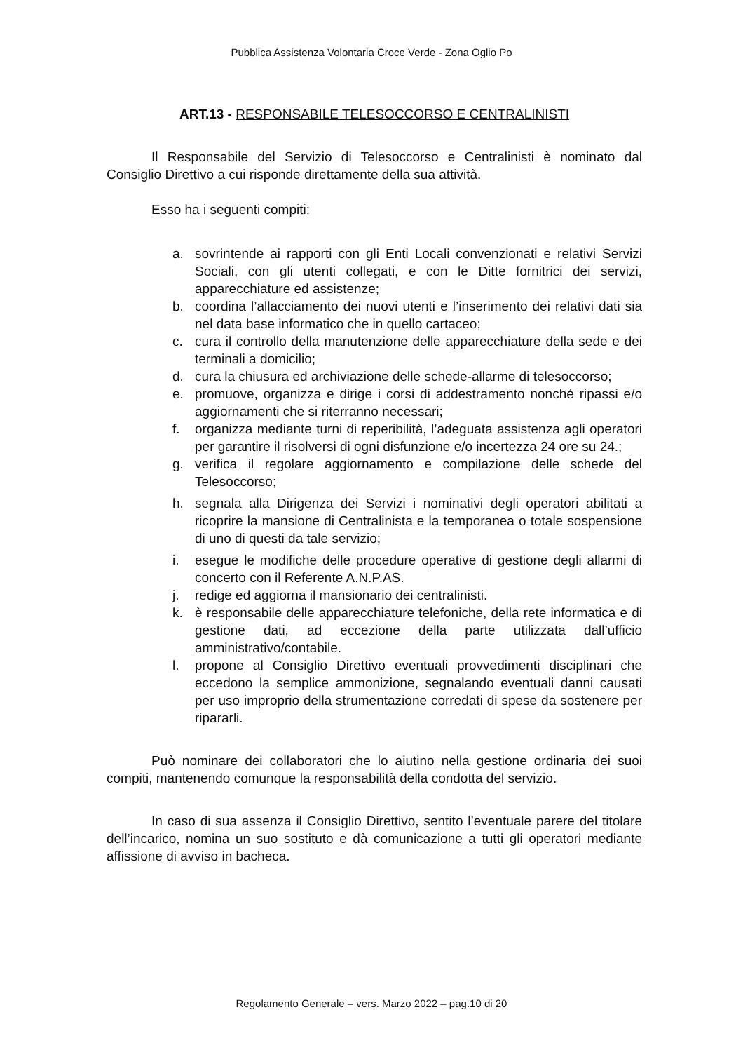Pubblica Assistenza Volontaria Croce Verde - Zona Oglio Po
ART.13 - RESPONSABILE TELESOCCORSO E CENTRALINISTI
Il Responsabile del Servizio di Telesoccorso e Centralinisti è nominato dal Consiglio Direttivo a cui risponde direttamente della sua attività.
Esso ha i seguenti compiti:
a. sovrintende ai rapporti con gli Enti Locali convenzionati e relativi Servizi Sociali, con gli utenti collegati, e con le Ditte fornitrici dei servizi, apparecchiature ed assistenze;
b. coordina l’allacciamento dei nuovi utenti e l’inserimento dei relativi dati sia nel data base informatico che in quello cartaceo;
c. cura il controllo della manutenzione delle apparecchiature della sede e dei terminali a domicilio;
d. cura la chiusura ed archiviazione delle schede-allarme di telesoccorso;
e. promuove, organizza e dirige i corsi di addestramento nonché ripassi e/o aggiornamenti che si riterranno necessari;
f. organizza mediante turni di reperibilità, l’adeguata assistenza agli operatori per garantire il risolversi di ogni disfunzione e/o incertezza 24 ore su 24.;
g. verifica il regolare aggiornamento e compilazione delle schede del Telesoccorso;
h. segnala alla Dirigenza dei Servizi i nominativi degli operatori abilitati a ricoprire la mansione di Centralinista e la temporanea o totale sospensione di uno di questi da tale servizio;
i. esegue le modifiche delle procedure operative di gestione degli allarmi di concerto con il Referente A.N.P.AS.
j. redige ed aggiorna il mansionario dei centralinisti.
k. è responsabile delle apparecchiature telefoniche, della rete informatica e di gestione dati, ad eccezione della parte utilizzata dall’ufficio amministrativo/contabile.
l. propone al Consiglio Direttivo eventuali provvedimenti disciplinari che eccedono la semplice ammonizione, segnalando eventuali danni causati per uso improprio della strumentazione corredati di spese da sostenere per ripararli.
Può nominare dei collaboratori che lo aiutino nella gestione ordinaria dei suoi compiti, mantenendo comunque la responsabilità della condotta del servizio.
In caso di sua assenza il Consiglio Direttivo, sentito l’eventuale parere del titolare dell’incarico, nomina un suo sostituto e dà comunicazione a tutti gli operatori mediante affissione di avviso in bacheca.
Regolamento Generale – vers. Marzo 2022 – pag.10 di 20